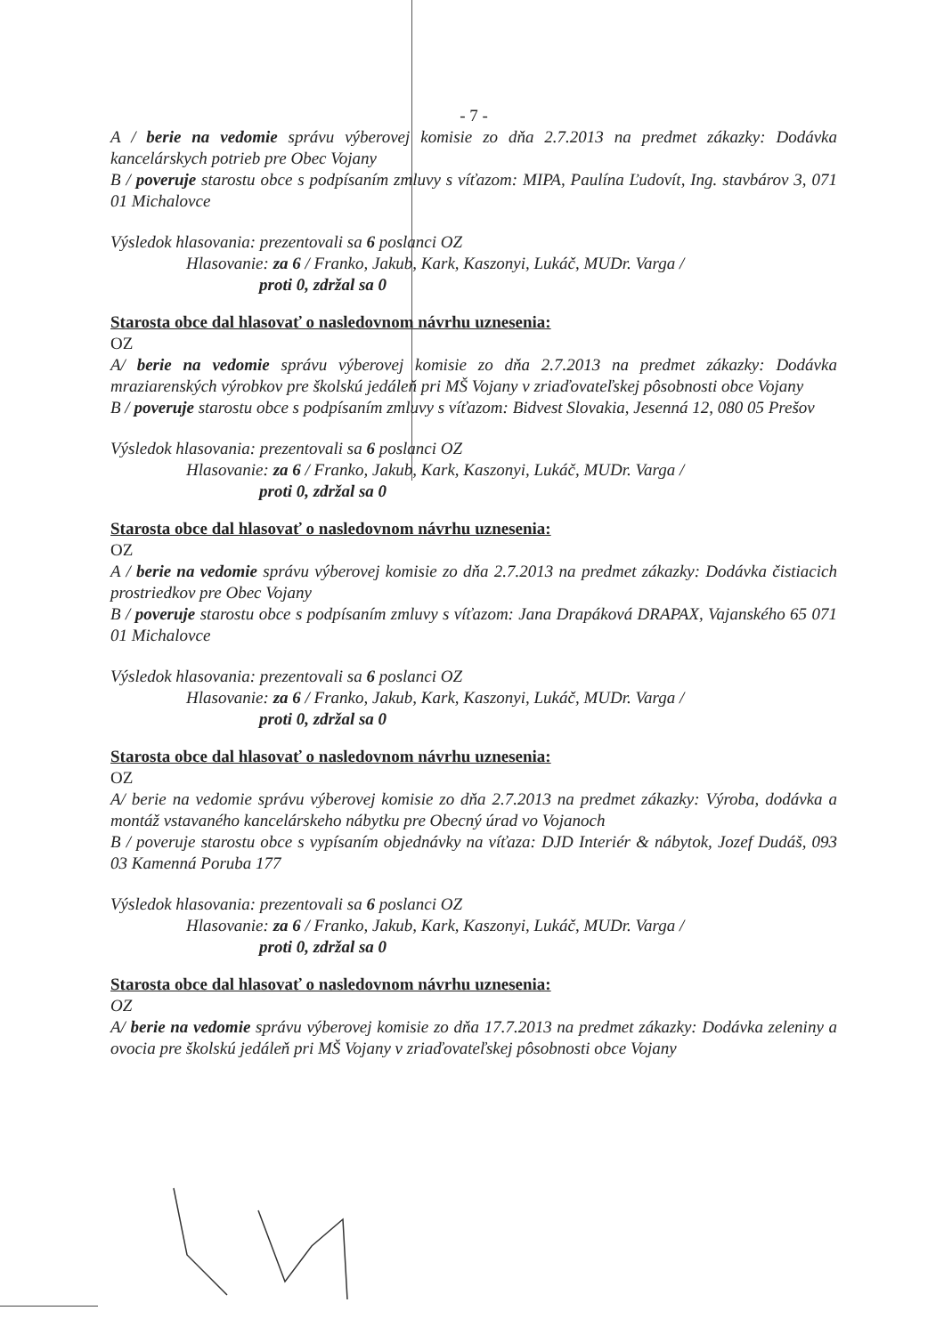- 7 -
A / berie na vedomie správu výberovej komisie zo dňa 2.7.2013 na predmet zákazky: Dodávka kancelárskych potrieb pre Obec Vojany
B / poveruje starostu obce s podpísaním zmluvy s víťazom: MIPA, Paulína Ľudovít, Ing. stavbárov 3, 071 01 Michalovce
Výsledok hlasovania: prezentovali sa 6 poslanci OZ
Hlasovanie: za 6 / Franko, Jakub, Kark, Kaszonyi, Lukáč, MUDr. Varga /
proti 0, zdržal sa 0
Starosta obce dal hlasovať o nasledovnom návrhu uznesenia:
OZ
A/ berie na vedomie správu výberovej komisie zo dňa 2.7.2013 na predmet zákazky: Dodávka mraziarenských výrobkov pre školskú jedáleň pri MŠ Vojany v zriaďovateľskej pôsobnosti obce Vojany
B / poveruje starostu obce s podpísaním zmluvy s víťazom: Bidvest Slovakia, Jesenná 12, 080 05 Prešov
Výsledok hlasovania: prezentovali sa 6 poslanci OZ
Hlasovanie: za 6 / Franko, Jakub, Kark, Kaszonyi, Lukáč, MUDr. Varga /
proti 0, zdržal sa 0
Starosta obce dal hlasovať o nasledovnom návrhu uznesenia:
OZ
A / berie na vedomie správu výberovej komisie zo dňa 2.7.2013 na predmet zákazky: Dodávka čistiacich prostriedkov pre Obec Vojany
B / poveruje starostu obce s podpísaním zmluvy s víťazom: Jana Drapáková DRAPAX, Vajanského 65 071 01 Michalovce
Výsledok hlasovania: prezentovali sa 6 poslanci OZ
Hlasovanie: za 6 / Franko, Jakub, Kark, Kaszonyi, Lukáč, MUDr. Varga /
proti 0, zdržal sa 0
Starosta obce dal hlasovať o nasledovnom návrhu uznesenia:
OZ
A/ berie na vedomie správu výberovej komisie zo dňa 2.7.2013 na predmet zákazky: Výroba, dodávka a montáž vstavaného kancelárskeho nábytku pre Obecný úrad vo Vojanoch
B / poveruje starostu obce s vypísaním objednávky na víťaza: DJD Interiér & nábytok, Jozef Dudáš, 093 03 Kamenná Poruba 177
Výsledok hlasovania: prezentovali sa 6 poslanci OZ
Hlasovanie: za 6 / Franko, Jakub, Kark, Kaszonyi, Lukáč, MUDr. Varga /
proti 0, zdržal sa 0
Starosta obce dal hlasovať o nasledovnom návrhu uznesenia:
OZ
A/ berie na vedomie správu výberovej komisie zo dňa 17.7.2013 na predmet zákazky: Dodávka zeleniny a ovocia pre školskú jedáleň pri MŠ Vojany v zriaďovateľskej pôsobnosti obce Vojany